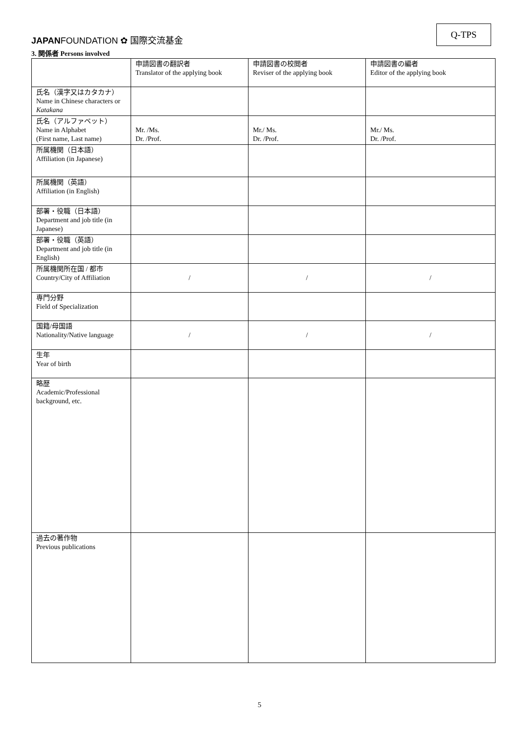JAPANFOUNDATION ✿ 国際交流基金
Q-TPS
3. 関係者 Persons involved
| | 申請図書の翻訳者 Translator of the applying book | 申請図書の校閲者 Reviser of the applying book | 申請図書の編者 Editor of the applying book |
| 氏名（漢字又はカタカナ） Name in Chinese characters or Katakana | | | |
| 氏名（アルファベット） Name in Alphabet (First name, Last name) | Mr. /Ms. Dr. /Prof. | Mr./ Ms. Dr. /Prof. | Mr./ Ms. Dr. /Prof. |
| 所属機関（日本語） Affiliation (in Japanese) | | | |
| 所属機関（英語） Affiliation (in English) | | | |
| 部署・役職（日本語） Department and job title (in Japanese) | | | |
| 部署・役職（英語） Department and job title (in English) | | | |
| 所属機関所在国 / 都市 Country/City of Affiliation | / | / | / |
| 専門分野 Field of Specialization | | | |
| 国籍/母国語 Nationality/Native language | / | / | / |
| 生年 Year of birth | | | |
| 略歴 Academic/Professional background, etc. | | | |
| 過去の著作物 Previous publications | | | |
5